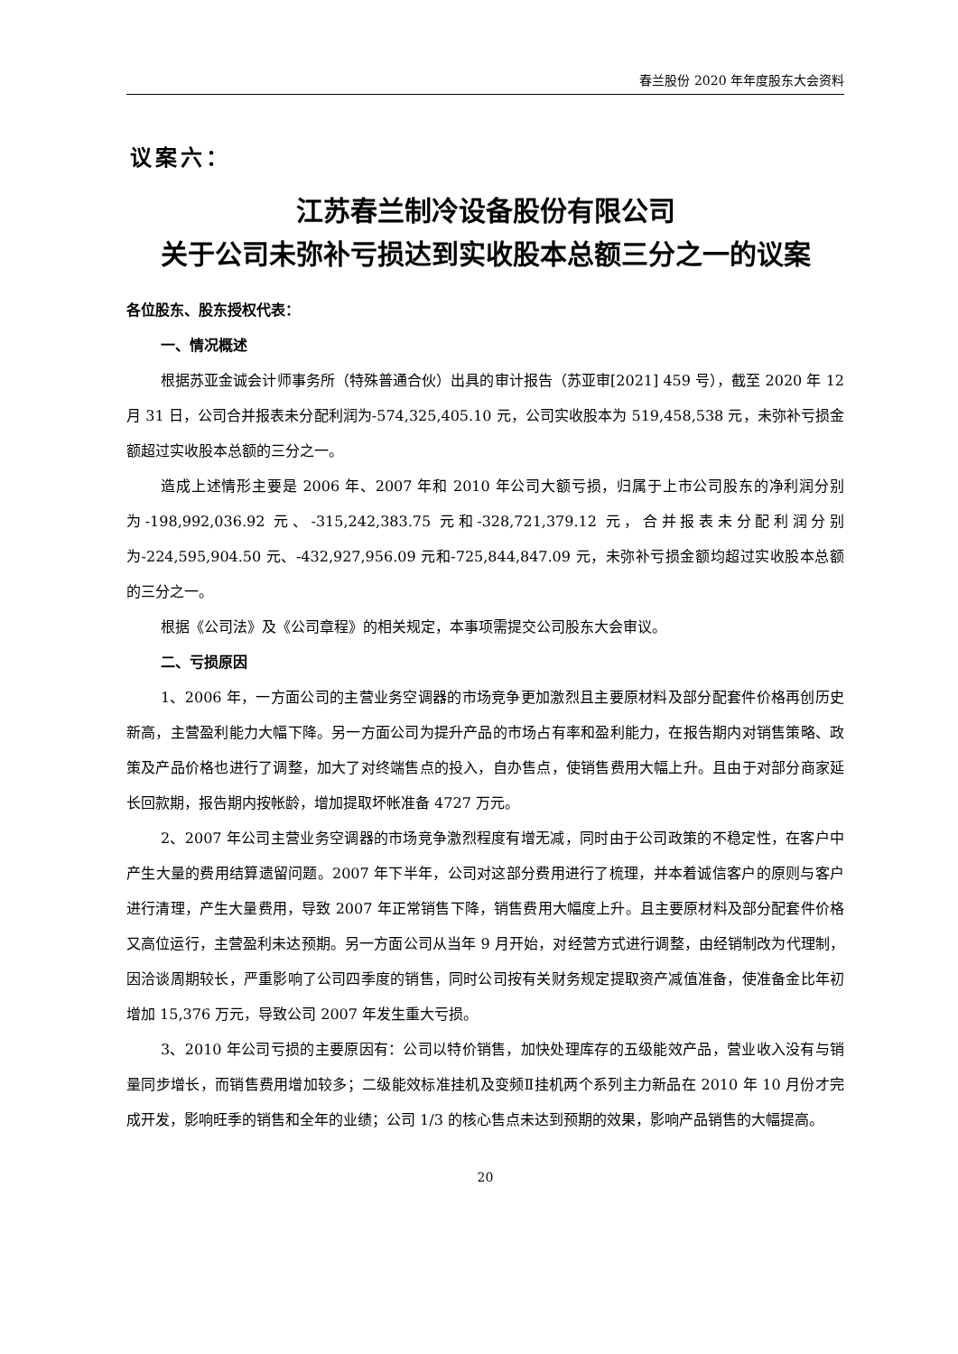春兰股份 2020 年年度股东大会资料
议案六：
江苏春兰制冷设备股份有限公司
关于公司未弥补亏损达到实收股本总额三分之一的议案
各位股东、股东授权代表：
一、情况概述
根据苏亚金诚会计师事务所（特殊普通合伙）出具的审计报告（苏亚审[2021] 459 号），截至 2020 年 12 月 31 日，公司合并报表未分配利润为-574,325,405.10 元，公司实收股本为 519,458,538 元，未弥补亏损金额超过实收股本总额的三分之一。
造成上述情形主要是 2006 年、2007 年和 2010 年公司大额亏损，归属于上市公司股东的净利润分别为-198,992,036.92 元、-315,242,383.75 元和-328,721,379.12 元，合并报表未分配利润分别为-224,595,904.50 元、-432,927,956.09 元和-725,844,847.09 元，未弥补亏损金额均超过实收股本总额的三分之一。
根据《公司法》及《公司章程》的相关规定，本事项需提交公司股东大会审议。
二、亏损原因
1、2006 年，一方面公司的主营业务空调器的市场竞争更加激烈且主要原材料及部分配套件价格再创历史新高，主营盈利能力大幅下降。另一方面公司为提升产品的市场占有率和盈利能力，在报告期内对销售策略、政策及产品价格也进行了调整，加大了对终端售点的投入，自办售点，使销售费用大幅上升。且由于对部分商家延长回款期，报告期内按帐龄，增加提取坏帐准备 4727 万元。
2、2007 年公司主营业务空调器的市场竞争激烈程度有增无减，同时由于公司政策的不稳定性，在客户中产生大量的费用结算遗留问题。2007 年下半年，公司对这部分费用进行了梳理，并本着诚信客户的原则与客户进行清理，产生大量费用，导致 2007 年正常销售下降，销售费用大幅度上升。且主要原材料及部分配套件价格又高位运行，主营盈利未达预期。另一方面公司从当年 9 月开始，对经营方式进行调整，由经销制改为代理制，因洽谈周期较长，严重影响了公司四季度的销售，同时公司按有关财务规定提取资产减值准备，使准备金比年初增加 15,376 万元，导致公司 2007 年发生重大亏损。
3、2010 年公司亏损的主要原因有：公司以特价销售，加快处理库存的五级能效产品，营业收入没有与销量同步增长，而销售费用增加较多；二级能效标准挂机及变频Ⅱ挂机两个系列主力新品在 2010 年 10 月份才完成开发，影响旺季的销售和全年的业绩；公司 1/3 的核心售点未达到预期的效果，影响产品销售的大幅提高。
20